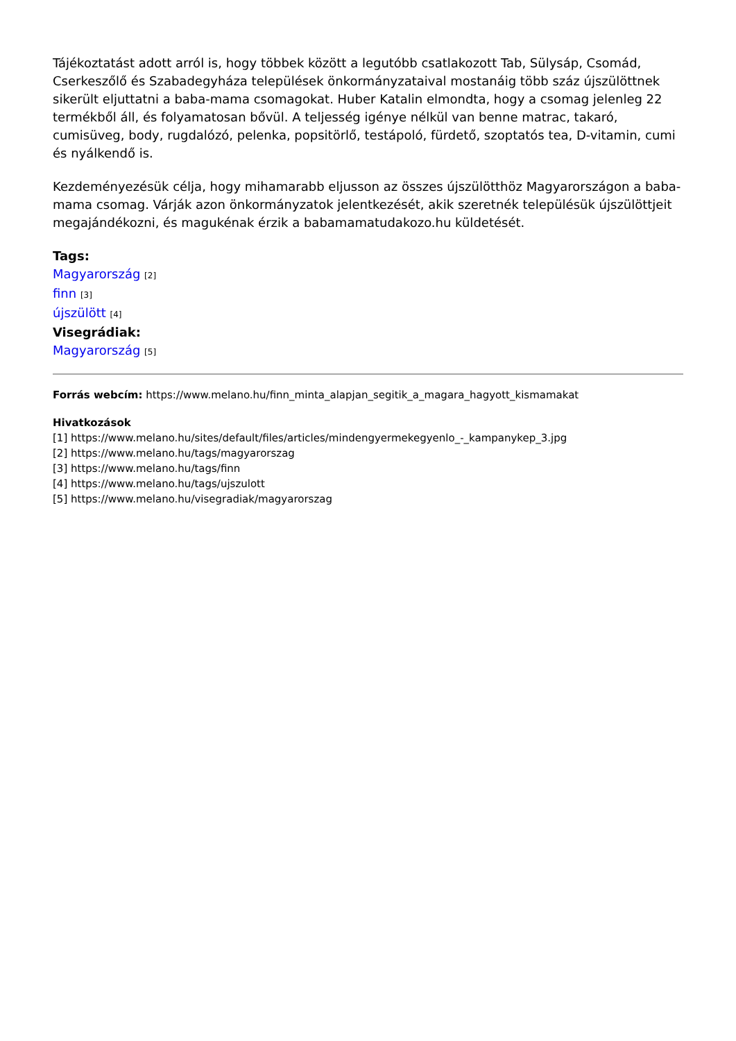Tájékoztatást adott arról is, hogy többek között a legutóbb csatlakozott Tab, Sülysáp, Csomád, Cserkeszőlő és Szabadegyháza települések önkormányzataival mostanáig több száz újszülöttnek sikerült eljuttatni a baba-mama csomagokat. Huber Katalin elmondta, hogy a csomag jelenleg 22 termékből áll, és folyamatosan bővül. A teljesség igénye nélkül van benne matrac, takaró, cumisüveg, body, rugdalózó, pelenka, popsitörlő, testápoló, fürdető, szoptatós tea, D-vitamin, cumi és nyálkendő is.
Kezdeményezésük célja, hogy mihamarabb eljusson az összes újszülötthöz Magyarországon a baba-mama csomag. Várják azon önkormányzatok jelentkezését, akik szeretnék településük újszülöttjeit megajándékozni, és magukénak érzik a babamamatudakozo.hu küldetését.
Tags:
Magyarország [2]
finn [3]
újszülött [4]
Visegrádiak:
Magyarország [5]
Forrás webcím: https://www.melano.hu/finn_minta_alapjan_segitik_a_magara_hagyott_kismamakat
Hivatkozások
[1] https://www.melano.hu/sites/default/files/articles/mindengyermekegyenlo_-_kampanykep_3.jpg
[2] https://www.melano.hu/tags/magyarorszag
[3] https://www.melano.hu/tags/finn
[4] https://www.melano.hu/tags/ujszulott
[5] https://www.melano.hu/visegradiak/magyarorszag